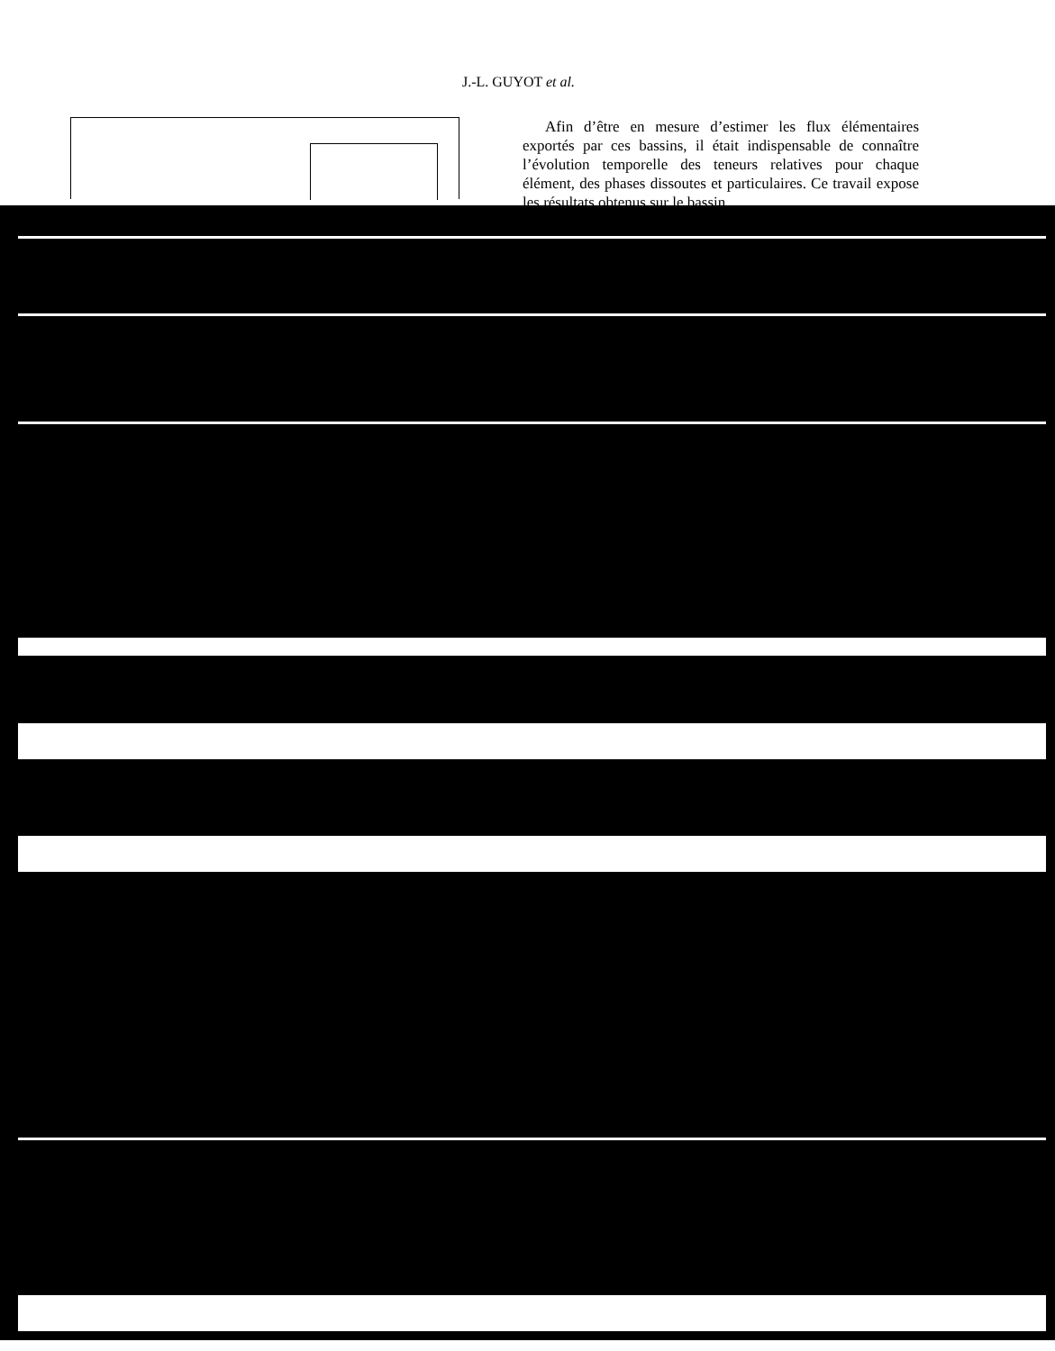J.-L. GUYOT et al.
Afin d’être en mesure d’estimer les flux élémentaires exportés par ces bassins, il était indispensable de connaître l’évolution temporelle des teneurs relatives pour chaque élément, des phases dissoutes et particulaires. Ce travail expose les résultats obtenus sur le bassin